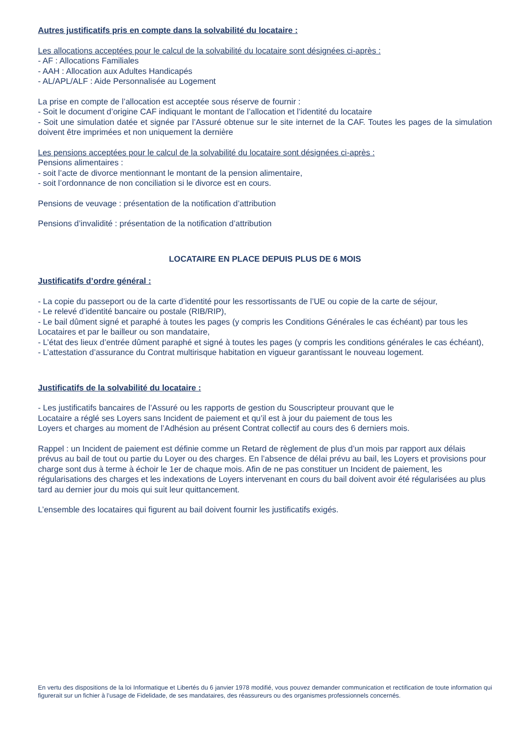Autres justificatifs pris en compte dans la solvabilité du locataire :
Les allocations acceptées pour le calcul de la solvabilité du locataire sont désignées ci-après :
- AF : Allocations Familiales
- AAH : Allocation aux Adultes Handicapés
- AL/APL/ALF : Aide Personnalisée au Logement
La prise en compte de l’allocation est acceptée sous réserve de fournir :
- Soit le document d’origine CAF indiquant le montant de l’allocation et l’identité du locataire
- Soit une simulation datée et signée par l’Assuré obtenue sur le site internet de la CAF. Toutes les pages de la simulation doivent être imprimées et non uniquement la dernière
Les pensions acceptées pour le calcul de la solvabilité du locataire sont désignées ci-après :
Pensions alimentaires :
- soit l’acte de divorce mentionnant le montant de la pension alimentaire,
- soit l’ordonnance de non conciliation si le divorce est en cours.
Pensions de veuvage : présentation de la notification d’attribution
Pensions d’invalidité : présentation de la notification d’attribution
LOCATAIRE EN PLACE DEPUIS PLUS DE 6 MOIS
Justificatifs d’ordre général :
- La copie du passeport ou de la carte d’identité pour les ressortissants de l’UE ou copie de la carte de séjour,
- Le relevé d’identité bancaire ou postale (RIB/RIP),
- Le bail dûment signé et paraphé à toutes les pages (y compris les Conditions Générales le cas échéant) par tous les Locataires et par le bailleur ou son mandataire,
- L’état des lieux d’entrée dûment paraphé et signé à toutes les pages (y compris les conditions générales le cas échéant),
- L’attestation d’assurance du Contrat multirisque habitation en vigueur garantissant le nouveau logement.
Justificatifs de la solvabilité du locataire :
- Les justificatifs bancaires de l’Assuré ou les rapports de gestion du Souscripteur prouvant que le
Locataire a réglé ses Loyers sans Incident de paiement et qu’il est à jour du paiement de tous les
Loyers et charges au moment de l’Adhésion au présent Contrat collectif au cours des 6 derniers mois.
Rappel : un Incident de paiement est définie comme un Retard de règlement de plus d’un mois par rapport aux délais prévus au bail de tout ou partie du Loyer ou des charges. En l’absence de délai prévu au bail, les Loyers et provisions pour charge sont dus à terme à échoir le 1er de chaque mois. Afin de ne pas constituer un Incident de paiement, les régularisations des charges et les indexations de Loyers intervenant en cours du bail doivent avoir été régularisées au plus tard au dernier jour du mois qui suit leur quittancement.
L’ensemble des locataires qui figurent au bail doivent fournir les justificatifs exigés.
En vertu des dispositions de la loi Informatique et Libertés du 6 janvier 1978 modifié, vous pouvez demander communication et rectification de toute information qui figurerait sur un fichier à l’usage de Fidelidade, de ses mandataires, des réassureurs ou des organismes professionnels concernés.